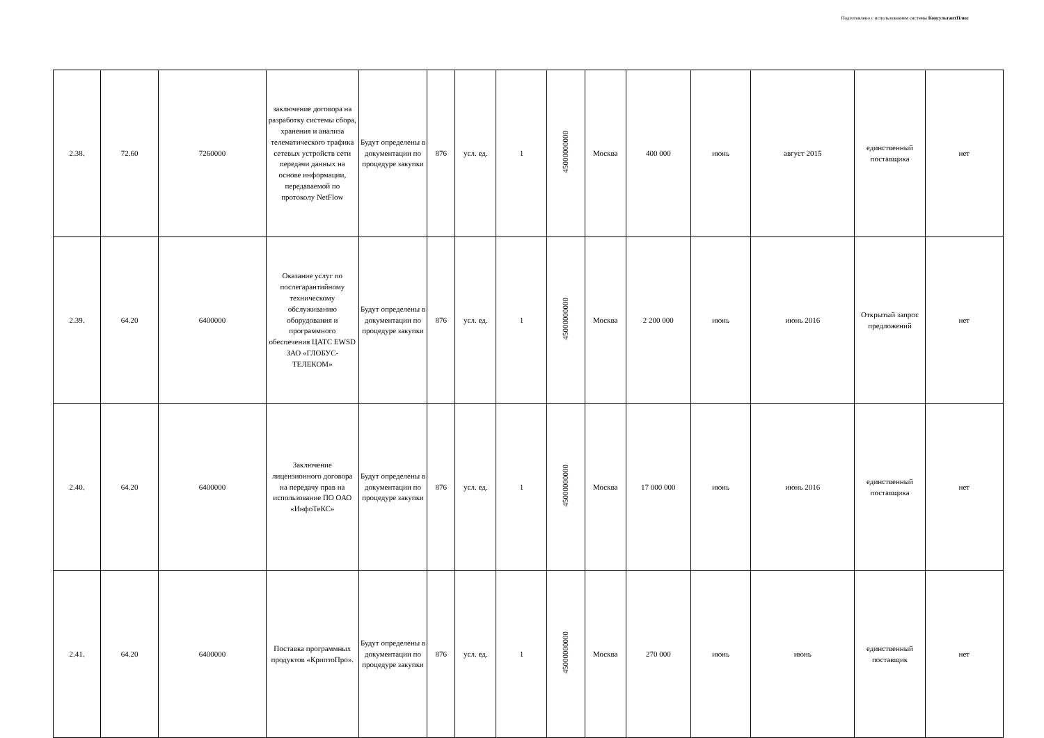Подготовлено с использованием системы КонсультантПлюс
| 2.38. | 72.60 | 7260000 | заключение договора на разработку системы сбора, хранения и анализа телематического трафика сетевых устройств сети передачи данных на основе информации, передаваемой по протоколу NetFlow | Будут определены в документации по процедуре закупки | 876 | усл. ед. | 1 | 45000000000 | Москва | 400 000 | июнь | август 2015 | единственный поставщика | нет |
| 2.39. | 64.20 | 6400000 | Оказание услуг по послегарантийному техническому обслуживанию оборудования и программного обеспечения ЦАТС EWSD ЗАО «ГЛОБУС-ТЕЛЕКОМ» | Будут определены в документации по процедуре закупки | 876 | усл. ед. | 1 | 45000000000 | Москва | 2 200 000 | июнь | июнь 2016 | Открытый запрос предложений | нет |
| 2.40. | 64.20 | 6400000 | Заключение лицензионного договора на передачу прав на использование ПО ОАО «ИнфоТеКС» | Будут определены в документации по процедуре закупки | 876 | усл. ед. | 1 | 45000000000 | Москва | 17 000 000 | июнь | июнь 2016 | единственный поставщика | нет |
| 2.41. | 64.20 | 6400000 | Поставка программных продуктов «КриптоПро». | Будут определены в документации по процедуре закупки | 876 | усл. ед. | 1 | 45000000000 | Москва | 270 000 | июнь | июнь | единственный поставщик | нет |